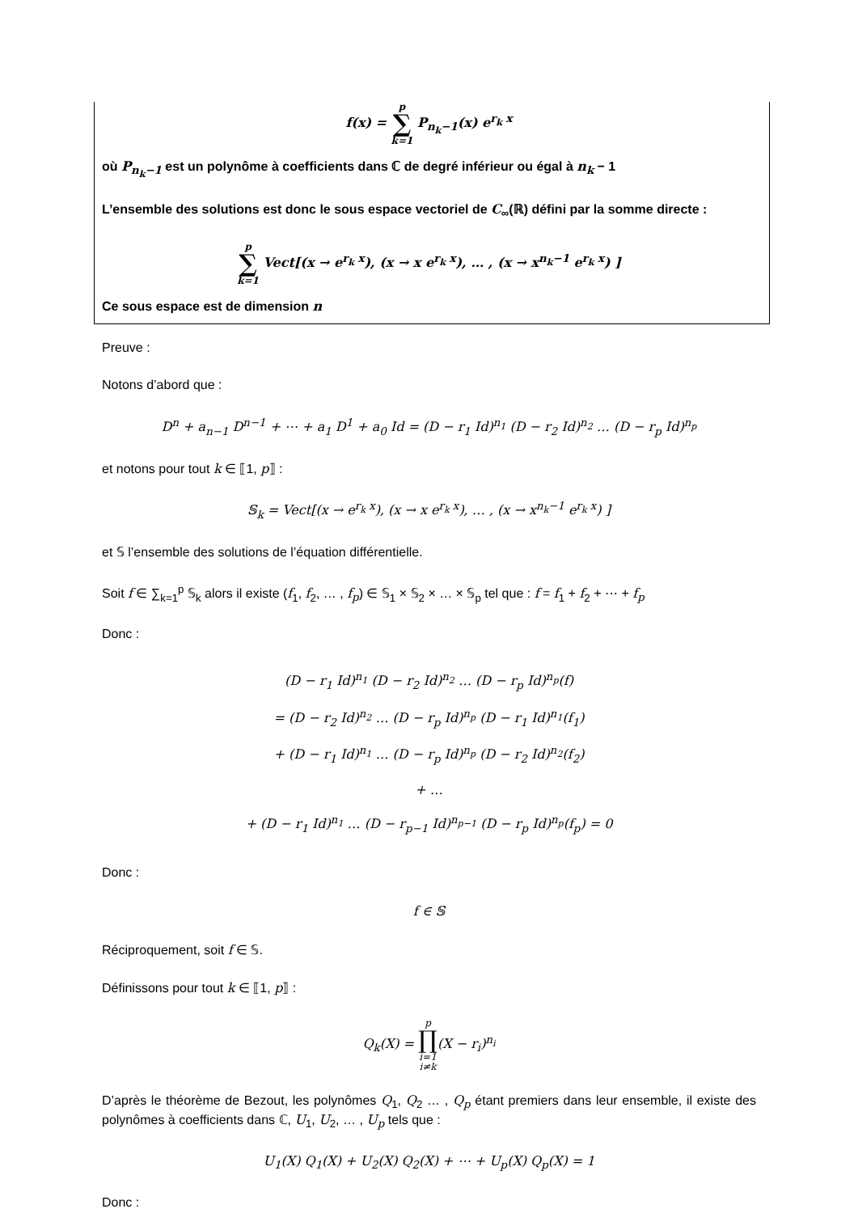f(x) = p ∑ k=1 P<sub>n<sub>k</sub>−1</sub>(x) e<sup>r<sub>k</sub> x</sup>
où P<sub>n<sub>k</sub>−1</sub> est un polynôme à coefficients dans ℂ de degré inférieur ou égal à n<sub>k</sub> − 1
L’ensemble des solutions est donc le sous espace vectoriel de C<sub>∞</sub>(ℝ) défini par la somme directe :
p ∑ k=1 Vect[(x → e<sup>r<sub>k</sub> x</sup>), (x → x e<sup>r<sub>k</sub> x</sup>), … , (x → x<sup>n<sub>k</sub>−1</sup> e<sup>r<sub>k</sub> x</sup>) ]
Ce sous espace est de dimension n
Preuve :
Notons d’abord que :
D<sup>n</sup> + a<sub>n−1</sub> D<sup>n−1</sup> + ⋯ + a<sub>1</sub> D<sup>1</sup> + a<sub>0</sub> Id = (D − r<sub>1</sub> Id)<sup>n<sub>1</sub></sup> (D − r<sub>2</sub> Id)<sup>n<sub>2</sub></sup> … (D − r<sub>p</sub> Id)<sup>n<sub>p</sub></sup>
et notons pour tout k ∈ ⟦1, p⟧ :
𝕊<sub>k</sub> = Vect[(x → e<sup>r<sub>k</sub> x</sup>), (x → x e<sup>r<sub>k</sub> x</sup>), … , (x → x<sup>n<sub>k</sub>−1</sup> e<sup>r<sub>k</sub> x</sup>) ]
et 𝕊 l’ensemble des solutions de l’équation différentielle.
Soit f ∈ ∑<sub>k=1</sub><sup>p</sup> 𝕊<sub>k</sub> alors il existe (f<sub>1</sub>, f<sub>2</sub>, … , f<sub>p</sub>) ∈ 𝕊<sub>1</sub> × 𝕊<sub>2</sub> × … × 𝕊<sub>p</sub> tel que : f = f<sub>1</sub> + f<sub>2</sub> + ⋯ + f<sub>p</sub>
Donc :
(D − r<sub>1</sub> Id)<sup>n<sub>1</sub></sup> (D − r<sub>2</sub> Id)<sup>n<sub>2</sub></sup> … (D − r<sub>p</sub> Id)<sup>n<sub>p</sub></sup>(f)
= (D − r<sub>2</sub> Id)<sup>n<sub>2</sub></sup> … (D − r<sub>p</sub> Id)<sup>n<sub>p</sub></sup> (D − r<sub>1</sub> Id)<sup>n<sub>1</sub></sup>(f<sub>1</sub>)
+ (D − r<sub>1</sub> Id)<sup>n<sub>1</sub></sup> … (D − r<sub>p</sub> Id)<sup>n<sub>p</sub></sup> (D − r<sub>2</sub> Id)<sup>n<sub>2</sub></sup>(f<sub>2</sub>)
+ …
+ (D − r<sub>1</sub> Id)<sup>n<sub>1</sub></sup> … (D − r<sub>p−1</sub> Id)<sup>n<sub>p−1</sub></sup> (D − r<sub>p</sub> Id)<sup>n<sub>p</sub></sup>(f<sub>p</sub>) = 0
Donc :
f ∈ 𝕊
Réciproquement, soit f ∈ 𝕊.
Définissons pour tout k ∈ ⟦1, p⟧ :
Q<sub>k</sub>(X) = p ∏ i=1
i≠k(X − r<sub>i</sub>)<sup>n<sub>i</sub></sup>
D’après le théorème de Bezout, les polynômes Q<sub>1</sub>, Q<sub>2</sub> … , Q<sub>p</sub> étant premiers dans leur ensemble, il existe des polynômes à coefficients dans ℂ, U<sub>1</sub>, U<sub>2</sub>, … , U<sub>p</sub> tels que :
U<sub>1</sub>(X) Q<sub>1</sub>(X) + U<sub>2</sub>(X) Q<sub>2</sub>(X) + ⋯ + U<sub>p</sub>(X) Q<sub>p</sub>(X) = 1
Donc :